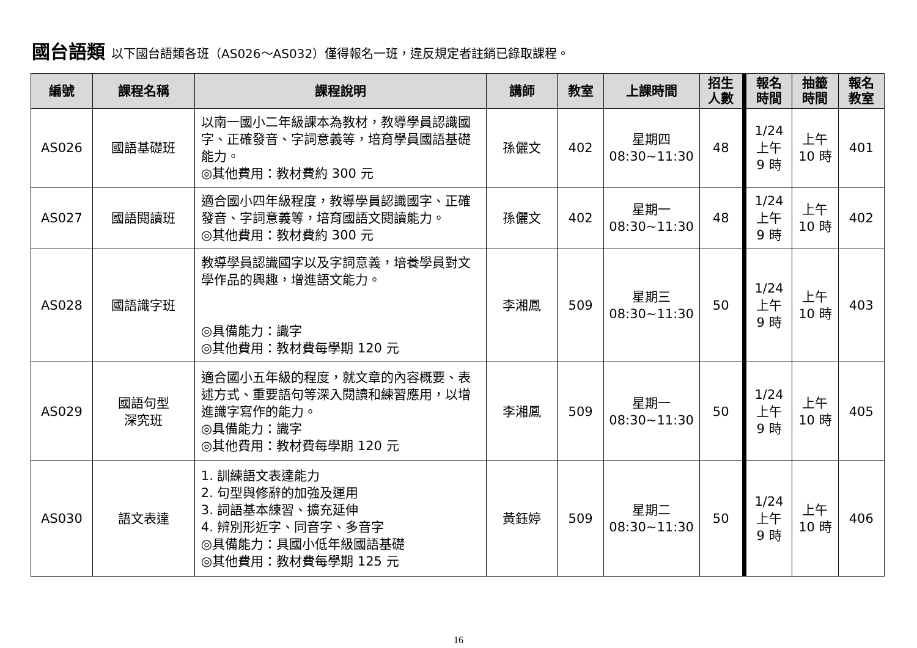國台語類 以下國台語類各班（AS026～AS032）僅得報名一班，違反規定者註銷已錄取課程。
| 編號 | 課程名稱 | 課程說明 | 講師 | 教室 | 上課時間 | 招生 人數 | 報名 時間 | 抽籤 時間 | 報名 教室 |
| --- | --- | --- | --- | --- | --- | --- | --- | --- | --- |
| AS026 | 國語基礎班 | 以南一國小二年級課本為教材，教導學員認識國字、正確發音、字詞意義等，培育學員國語基礎能力。 ◎其他費用：教材費約 300 元 | 孫儷文 | 402 | 星期四 08:30~11:30 | 48 | 1/24 上午 9 時 | 上午 10 時 | 401 |
| AS027 | 國語閱讀班 | 適合國小四年級程度，教導學員認識國字、正確發音、字詞意義等，培育國語文閱讀能力。 ◎其他費用：教材費約 300 元 | 孫儷文 | 402 | 星期一 08:30~11:30 | 48 | 1/24 上午 9 時 | 上午 10 時 | 402 |
| AS028 | 國語識字班 | 教導學員認識國字以及字詞意義，培養學員對文學作品的興趣，增進語文能力。 ◎具備能力：識字 ◎其他費用：教材費每學期 120 元 | 李湘鳳 | 509 | 星期三 08:30~11:30 | 50 | 1/24 上午 9 時 | 上午 10 時 | 403 |
| AS029 | 國語句型 深究班 | 適合國小五年級的程度，就文章的內容概要、表述方式、重要語句等深入閱讀和練習應用，以增進識字寫作的能力。 ◎具備能力：識字 ◎其他費用：教材費每學期 120 元 | 李湘鳳 | 509 | 星期一 08:30~11:30 | 50 | 1/24 上午 9 時 | 上午 10 時 | 405 |
| AS030 | 語文表達 | 1. 訓練語文表達能力 2. 句型與修辭的加強及運用 3. 詞語基本練習、擴充延伸 4. 辨別形近字、同音字、多音字 ◎具備能力：具國小低年級國語基礎 ◎其他費用：教材費每學期 125 元 | 黃鈺婷 | 509 | 星期二 08:30~11:30 | 50 | 1/24 上午 9 時 | 上午 10 時 | 406 |
16